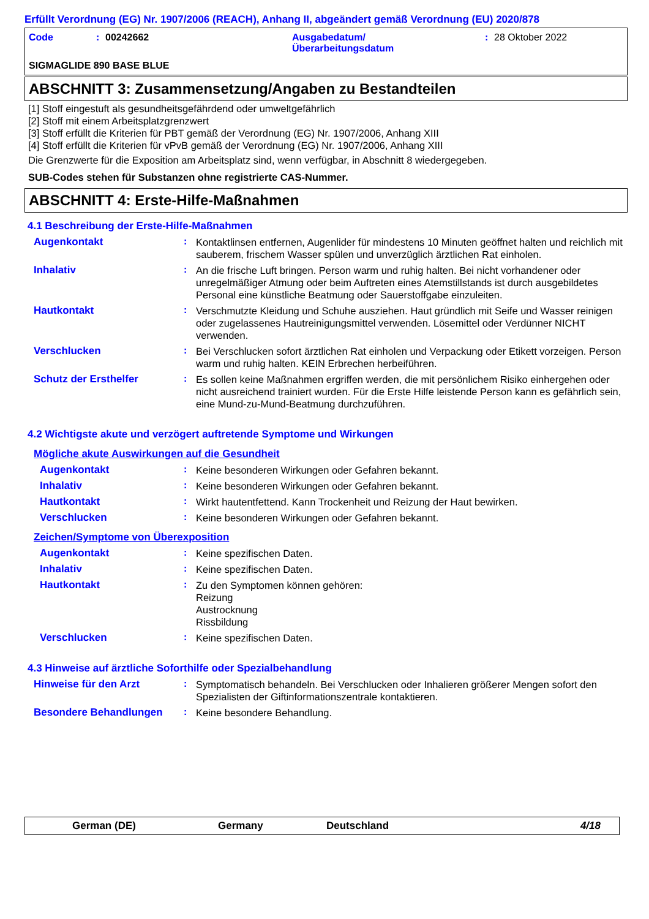Erfüllt Verordnung (EG) Nr. 1907/2006 (REACH), Anhang II, abgeändert gemäß Verordnung (EU) 2020/878
Code: 00242662 Ausgabedatum/
Überarbeitungsdatum: 28 Oktober 2022
SIGMAGLIDE 890 BASE BLUE
ABSCHNITT 3: Zusammensetzung/Angaben zu Bestandteilen
[1] Stoff eingestuft als gesundheitsgefährdend oder umweltgefährlich
[2] Stoff mit einem Arbeitsplatzgrenzwert
[3] Stoff erfüllt die Kriterien für PBT gemäß der Verordnung (EG) Nr. 1907/2006, Anhang XIII
[4] Stoff erfüllt die Kriterien für vPvB gemäß der Verordnung (EG) Nr. 1907/2006, Anhang XIII
Die Grenzwerte für die Exposition am Arbeitsplatz sind, wenn verfügbar, in Abschnitt 8 wiedergegeben.
SUB-Codes stehen für Substanzen ohne registrierte CAS-Nummer.
ABSCHNITT 4: Erste-Hilfe-Maßnahmen
4.1 Beschreibung der Erste-Hilfe-Maßnahmen
Augenkontakt :
Kontaktlinsen entfernen, Augenlider für mindestens 10 Minuten geöffnet halten und reichlich mit sauberem, frischem Wasser spülen und unverzüglich ärztlichen Rat einholen.
Inhalativ :
An die frische Luft bringen. Person warm und ruhig halten. Bei nicht vorhandener oder unregelmäßiger Atmung oder beim Auftreten eines Atemstillstands ist durch ausgebildetes Personal eine künstliche Beatmung oder Sauerstoffgabe einzuleiten.
Hautkontakt :
Verschmutzte Kleidung und Schuhe ausziehen. Haut gründlich mit Seife und Wasser reinigen oder zugelassenes Hautreinigungsmittel verwenden. Lösemittel oder Verdünner NICHT verwenden.
Verschlucken :
Bei Verschlucken sofort ärztlichen Rat einholen und Verpackung oder Etikett vorzeigen. Person warm und ruhig halten. KEIN Erbrechen herbeiführen.
Schutz der Ersthelfer :
Es sollen keine Maßnahmen ergriffen werden, die mit persönlichem Risiko einhergehen oder nicht ausreichend trainiert wurden. Für die Erste Hilfe leistende Person kann es gefährlich sein, eine Mund-zu-Mund-Beatmung durchzuführen.
4.2 Wichtigste akute und verzögert auftretende Symptome und Wirkungen
Mögliche akute Auswirkungen auf die Gesundheit
Augenkontakt :
Keine besonderen Wirkungen oder Gefahren bekannt.
Inhalativ :
Keine besonderen Wirkungen oder Gefahren bekannt.
Hautkontakt :
Wirkt hautentfettend. Kann Trockenheit und Reizung der Haut bewirken.
Verschlucken :
Keine besonderen Wirkungen oder Gefahren bekannt.
Zeichen/Symptome von Überexposition
Augenkontakt :
Keine spezifischen Daten.
Inhalativ :
Keine spezifischen Daten.
Hautkontakt :
Zu den Symptomen können gehören:
Reizung
Austrocknung
Rissbildung
Verschlucken :
Keine spezifischen Daten.
4.3 Hinweise auf ärztliche Soforthilfe oder Spezialbehandlung
Hinweise für den Arzt :
Symptomatisch behandeln. Bei Verschlucken oder Inhalieren größerer Mengen sofort den Spezialisten der Giftinformationszentrale kontaktieren.
Besondere Behandlungen :
Keine besondere Behandlung.
German (DE) Germany Deutschland 4/18